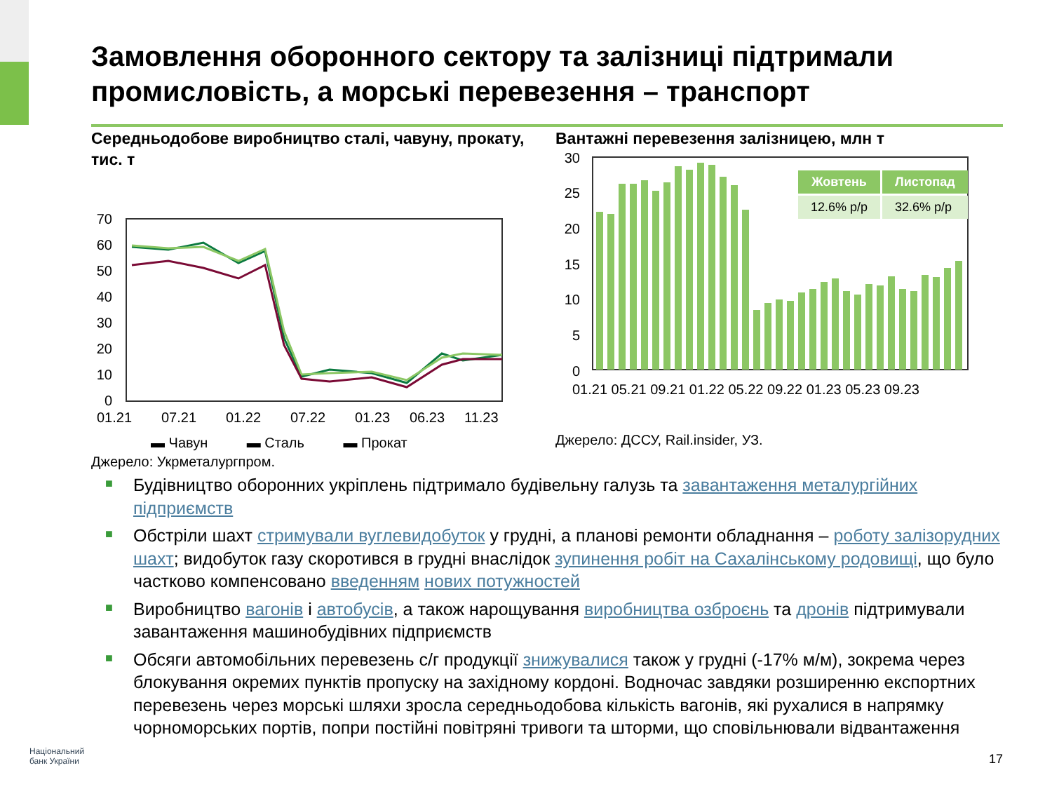Замовлення оборонного сектору та залізниці підтримали промисловість, а морські перевезення – транспорт
Середньодобове виробництво сталі, чавуну, прокату, тис. т
70
60
50
40
30
20
10
0
01.21
07.21
01.22
07.22
01.23
06.23
11.23
▬ Чавун ▬ Сталь ▬ Прокат
Джерело: Укрметалургпром.
Вантажні перевезення залізницею, млн т
30
25
20
15
10
5
0
01.21 05.21 09.21 01.22 05.22 09.22 01.23 05.23 09.23
Джерело: ДССУ, Rail.insider, УЗ.
| Жовтень | Листопад |
| --- | --- |
| 12.6% р/р | 32.6% р/р |
■ Будівництво оборонних укріплень підтримало будівельну галузь та завантаження металургійних підприємств
■ Обстріли шахт стримували вуглевидобуток у грудні, а планові ремонти обладнання – роботу залізорудних шахт; видобуток газу скоротився в грудні внаслідок зупинення робіт на Сахалінському родовищі, що було частково компенсовано введенням нових потужностей
■ Виробництво вагонів і автобусів, а також нарощування виробництва озброєнь та дронів підтримували завантаження машинобудівних підприємств
■ Обсяги автомобільних перевезень с/г продукції знижувалися також у грудні (-17% м/м), зокрема через блокування окремих пунктів пропуску на західному кордоні. Водночас завдяки розширенню експортних перевезень через морські шляхи зросла середньодобова кількість вагонів, які рухалися в напрямку чорноморських портів, попри постійні повітряні тривоги та шторми, що сповільнювали відвантаження
Національний
банк України
17